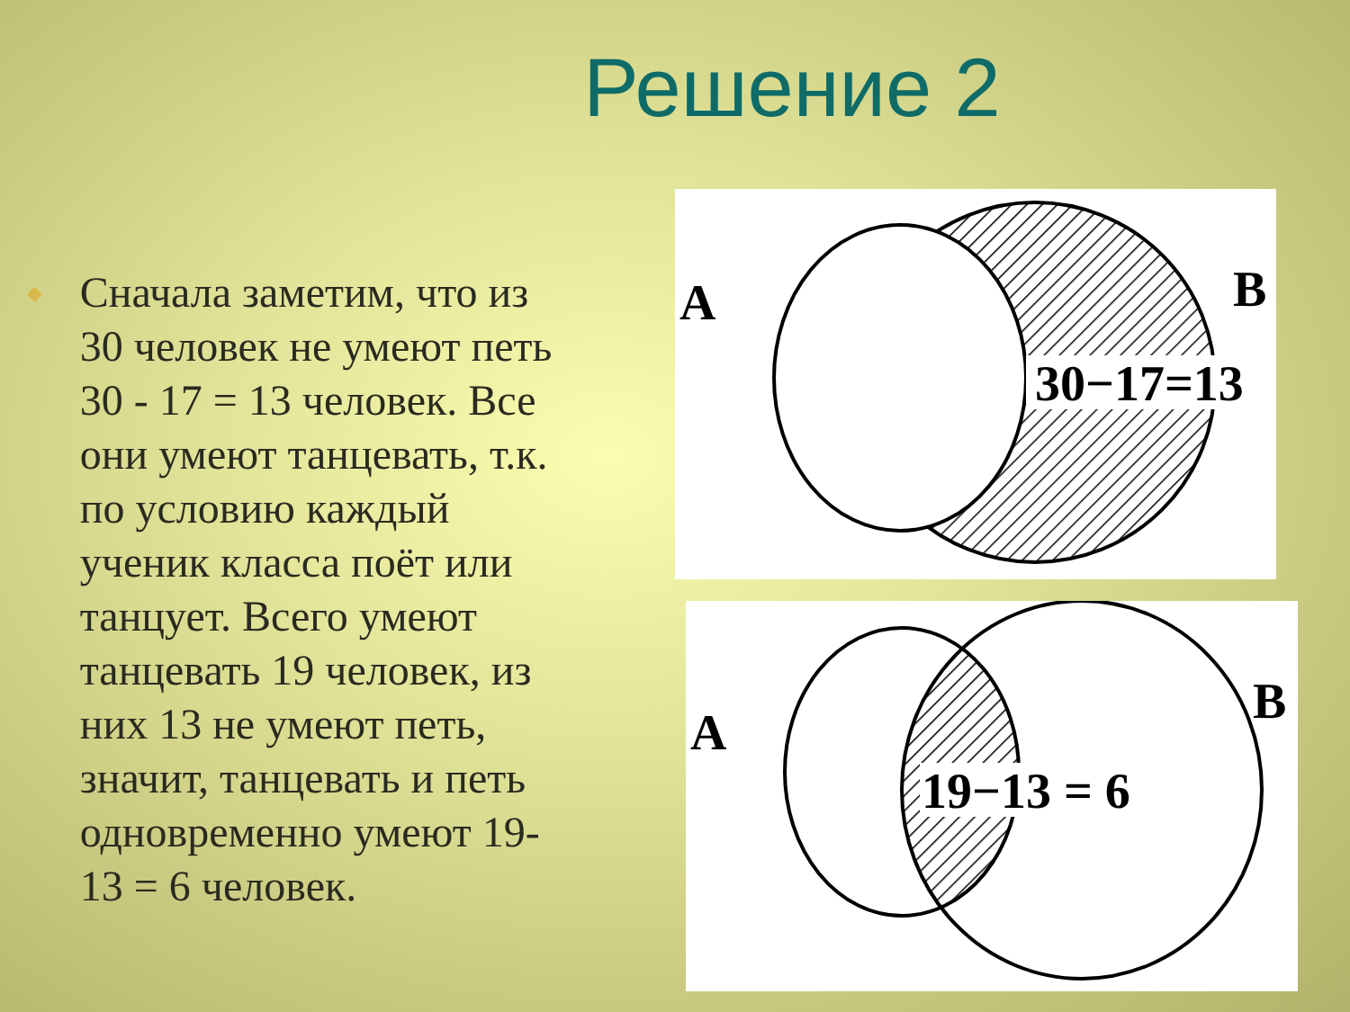Решение 2
◆
Сначала заметим, что из 30 человек не умеют петь 30 - 17 = 13 человек. Все они умеют танцевать, т.к. по условию каждый ученик класса поёт или танцует. Всего умеют танцевать 19 человек, из них 13 не умеют петь, значит, танцевать и петь одновременно умеют 19-13 = 6 человек.
30−17=13
A
B
19−13 = 6
A
B